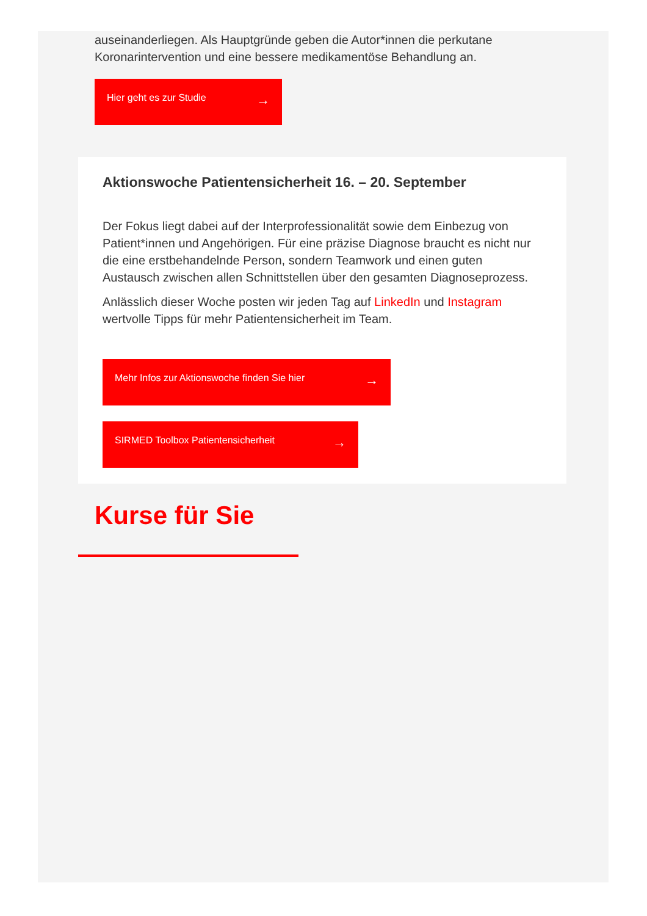auseinanderliegen. Als Hauptgründe geben die Autor*innen die perkutane Koronarintervention und eine bessere medikamentöse Behandlung an.
Hier geht es zur Studie →
Aktionswoche Patientensicherheit 16. – 20. September
Der Fokus liegt dabei auf der Interprofessionalität sowie dem Einbezug von Patient*innen und Angehörigen. Für eine präzise Diagnose braucht es nicht nur die eine erstbehandelnde Person, sondern Teamwork und einen guten Austausch zwischen allen Schnittstellen über den gesamten Diagnoseprozess.
Anlässlich dieser Woche posten wir jeden Tag auf LinkedIn und Instagram wertvolle Tipps für mehr Patientensicherheit im Team.
Mehr Infos zur Aktionswoche finden Sie hier →
SIRMED Toolbox Patientensicherheit →
Kurse für Sie